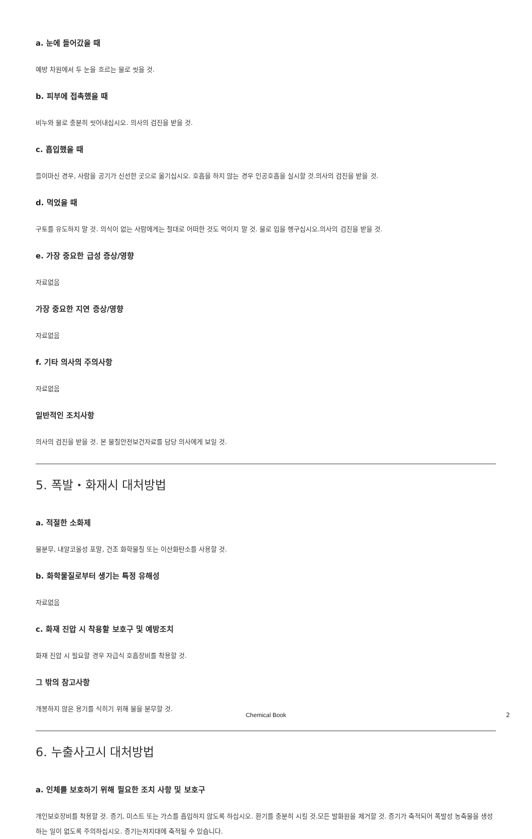a. 눈에 들어갔을 때
예방 차원에서 두 눈을 흐르는 물로 씻을 것.
b. 피부에 접촉했을 때
비누와 물로 충분히 씻어내십시오. 의사의 검진을 받을 것.
c. 흡입했을 때
들이마신 경우, 사람을 공기가 신선한 곳으로 옮기십시오. 호흡을 하지 않는 경우 인공호흡을 실시할 것.의사의 검진을 받을 것.
d. 먹었을 때
구토를 유도하지 말 것. 의식이 없는 사람에게는 절대로 어떠한 것도 먹이지 말 것. 물로 입을 헹구십시오.의사의 검진을 받을 것.
e. 가장 중요한 급성 증상/영향
자료없음
가장 중요한 지연 증상/영향
자료없음
f. 기타 의사의 주의사항
자료없음
일반적인 조치사항
의사의 검진을 받을 것. 본 물질안전보건자료를 담당 의사에게 보일 것.
5. 폭발・화재시 대처방법
a. 적절한 소화제
물분무, 내알코올성 포말, 건조 화학물질 또는 이산화탄소를 사용할 것.
b. 화학물질로부터 생기는 특정 유해성
자료없음
c. 화재 진압 시 착용할 보호구 및 예방조치
화재 진압 시 필요할 경우 자급식 호흡장비를 착용할 것.
그 밖의 참고사항
개봉하지 않은 용기를 식히기 위해 물을 분무할 것.
6. 누출사고시 대처방법
a. 인체를 보호하기 위해 필요한 조치 사항 및 보호구
개인보호장비를 착용할 것. 증기, 미스트 또는 가스를 흡입하지 않도록 하십시오. 환기를 충분히 시킬 것.모든 발화원을 제거할 것. 증기가 축적되어 폭발성 농축물을 생성하는 일이 없도록 주의하십시오. 증기는저지대에 축적될 수 있습니다.
Chemical Book 2